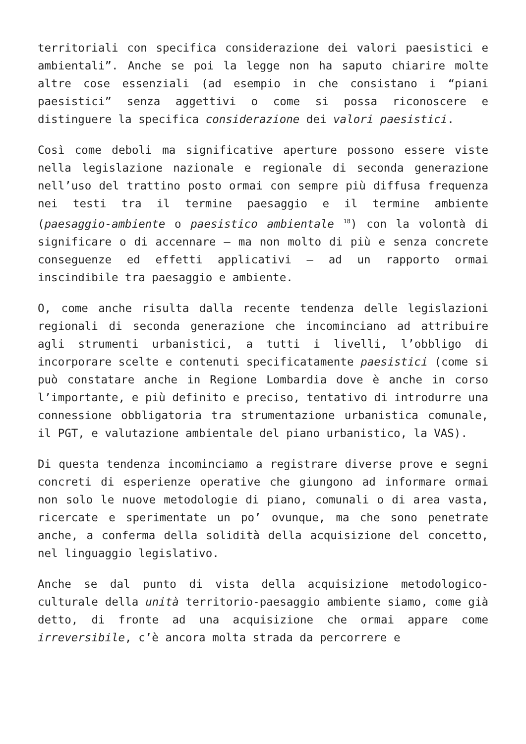territoriali con specifica considerazione dei valori paesistici e ambientali”. Anche se poi la legge non ha saputo chiarire molte altre cose essenziali (ad esempio in che consistano i “piani paesistici” senza aggettivi o come si possa riconoscere e distinguere la specifica considerazione dei valori paesistici.
Così come deboli ma significative aperture possono essere viste nella legislazione nazionale e regionale di seconda generazione nell’uso del trattino posto ormai con sempre più diffusa frequenza nei testi tra il termine paesaggio e il termine ambiente (paesaggio-ambiente o paesistico ambientale <sup>18</sup>) con la volontà di significare o di accennare – ma non molto di più e senza concrete conseguenze ed effetti applicativi – ad un rapporto ormai inscindibile tra paesaggio e ambiente.
O, come anche risulta dalla recente tendenza delle legislazioni regionali di seconda generazione che incominciano ad attribuire agli strumenti urbanistici, a tutti i livelli, l’obbligo di incorporare scelte e contenuti specificatamente paesistici (come si può constatare anche in Regione Lombardia dove è anche in corso l’importante, e più definito e preciso, tentativo di introdurre una connessione obbligatoria tra strumentazione urbanistica comunale, il PGT, e valutazione ambientale del piano urbanistico, la VAS).
Di questa tendenza incominciamo a registrare diverse prove e segni concreti di esperienze operative che giungono ad informare ormai non solo le nuove metodologie di piano, comunali o di area vasta, ricercate e sperimentate un po’ ovunque, ma che sono penetrate anche, a conferma della solidità della acquisizione del concetto, nel linguaggio legislativo.
Anche se dal punto di vista della acquisizione metodologico-culturale della unità territorio-paesaggio ambiente siamo, come già detto, di fronte ad una acquisizione che ormai appare come irreversibile, c’è ancora molta strada da percorrere e